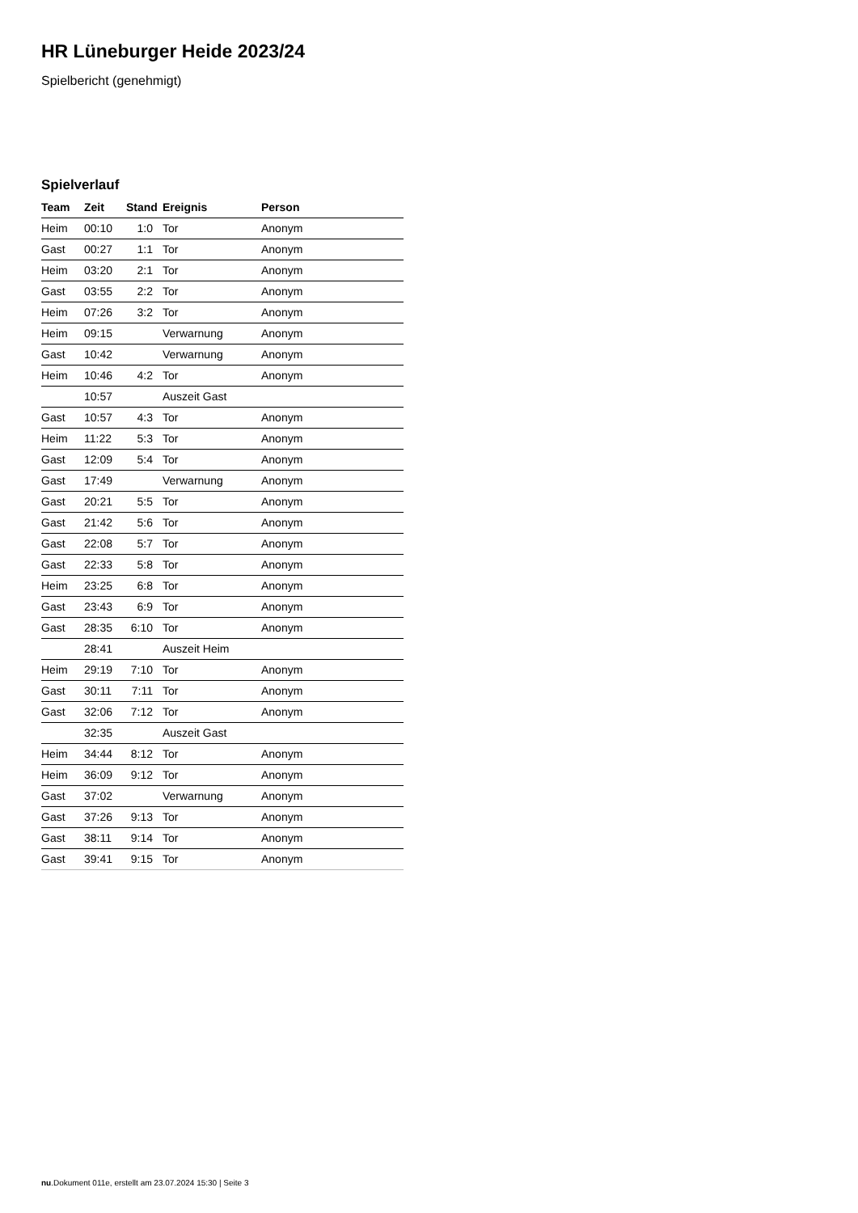HR Lüneburger Heide 2023/24
Spielbericht (genehmigt)
Spielverlauf
| Team | Zeit | Stand | Ereignis | Person |
| --- | --- | --- | --- | --- |
| Heim | 00:10 | 1:0 | Tor | Anonym |
| Gast | 00:27 | 1:1 | Tor | Anonym |
| Heim | 03:20 | 2:1 | Tor | Anonym |
| Gast | 03:55 | 2:2 | Tor | Anonym |
| Heim | 07:26 | 3:2 | Tor | Anonym |
| Heim | 09:15 | | Verwarnung | Anonym |
| Gast | 10:42 | | Verwarnung | Anonym |
| Heim | 10:46 | 4:2 | Tor | Anonym |
| | 10:57 | | Auszeit Gast | |
| Gast | 10:57 | 4:3 | Tor | Anonym |
| Heim | 11:22 | 5:3 | Tor | Anonym |
| Gast | 12:09 | 5:4 | Tor | Anonym |
| Gast | 17:49 | | Verwarnung | Anonym |
| Gast | 20:21 | 5:5 | Tor | Anonym |
| Gast | 21:42 | 5:6 | Tor | Anonym |
| Gast | 22:08 | 5:7 | Tor | Anonym |
| Gast | 22:33 | 5:8 | Tor | Anonym |
| Heim | 23:25 | 6:8 | Tor | Anonym |
| Gast | 23:43 | 6:9 | Tor | Anonym |
| Gast | 28:35 | 6:10 | Tor | Anonym |
| | 28:41 | | Auszeit Heim | |
| Heim | 29:19 | 7:10 | Tor | Anonym |
| Gast | 30:11 | 7:11 | Tor | Anonym |
| Gast | 32:06 | 7:12 | Tor | Anonym |
| | 32:35 | | Auszeit Gast | |
| Heim | 34:44 | 8:12 | Tor | Anonym |
| Heim | 36:09 | 9:12 | Tor | Anonym |
| Gast | 37:02 | | Verwarnung | Anonym |
| Gast | 37:26 | 9:13 | Tor | Anonym |
| Gast | 38:11 | 9:14 | Tor | Anonym |
| Gast | 39:41 | 9:15 | Tor | Anonym |
nu.Dokument 011e, erstellt am 23.07.2024 15:30 | Seite 3